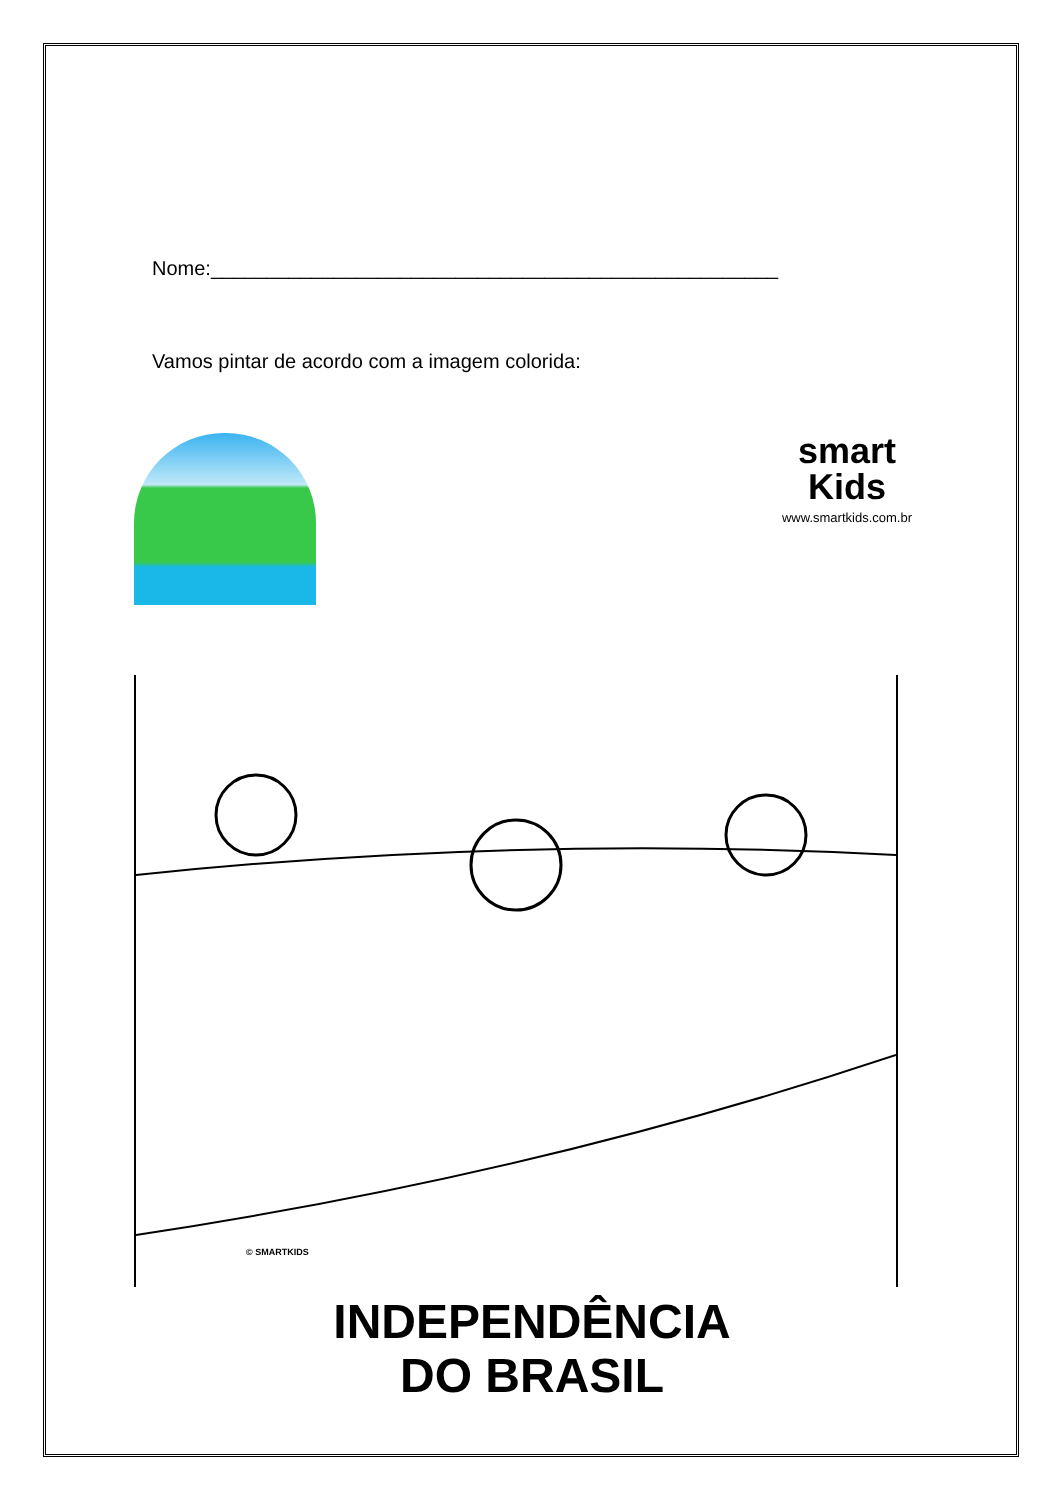Nome:___________________________________________________
Vamos pintar de acordo com a imagem colorida:
smart
Kids
www.smartkids.com.br
© SMARTKIDS
INDEPENDÊNCIA
DO BRASIL